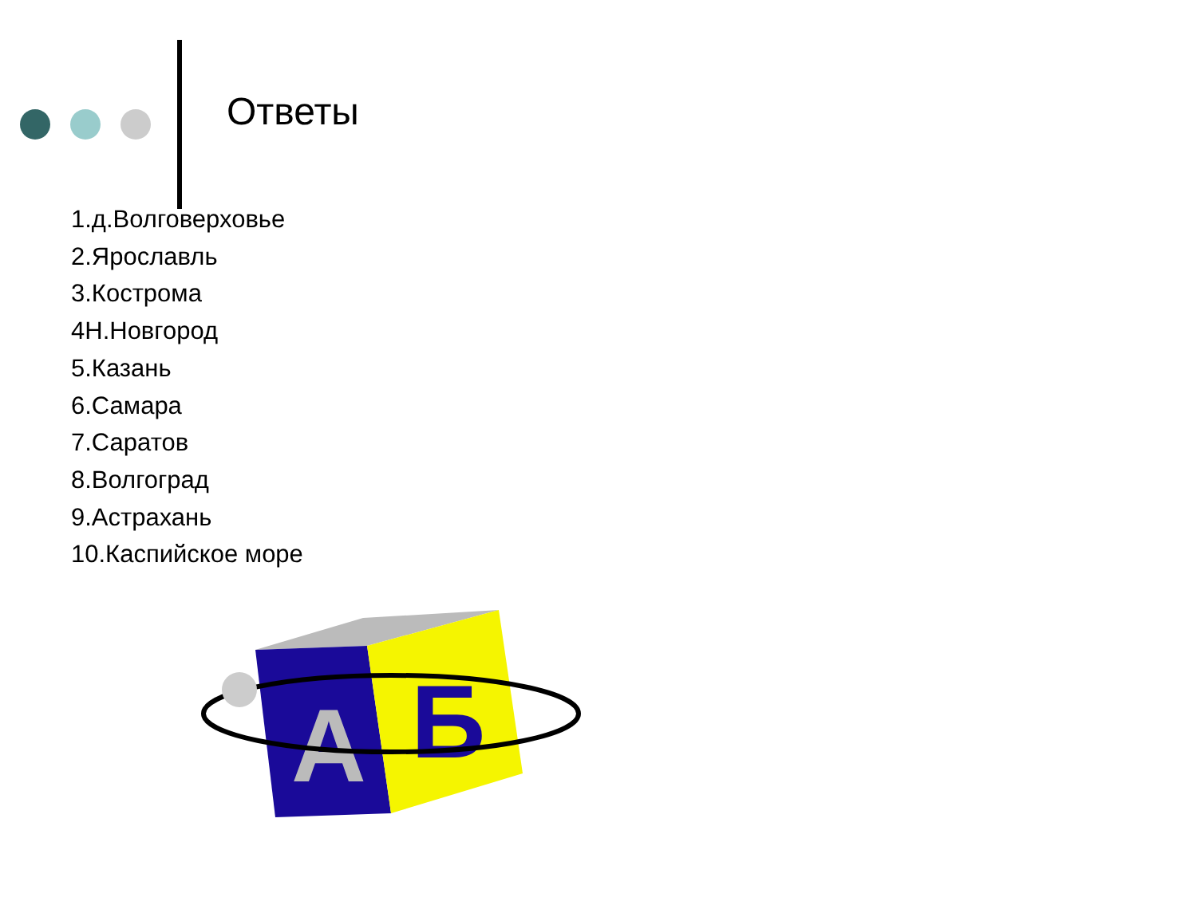Ответы
1.д.Волговерховье
2.Ярославль
3.Кострома
4Н.Новгород
5.Казань
6.Самара
7.Саратов
8.Волгоград
9.Астрахань
10.Каспийское море
А
Б